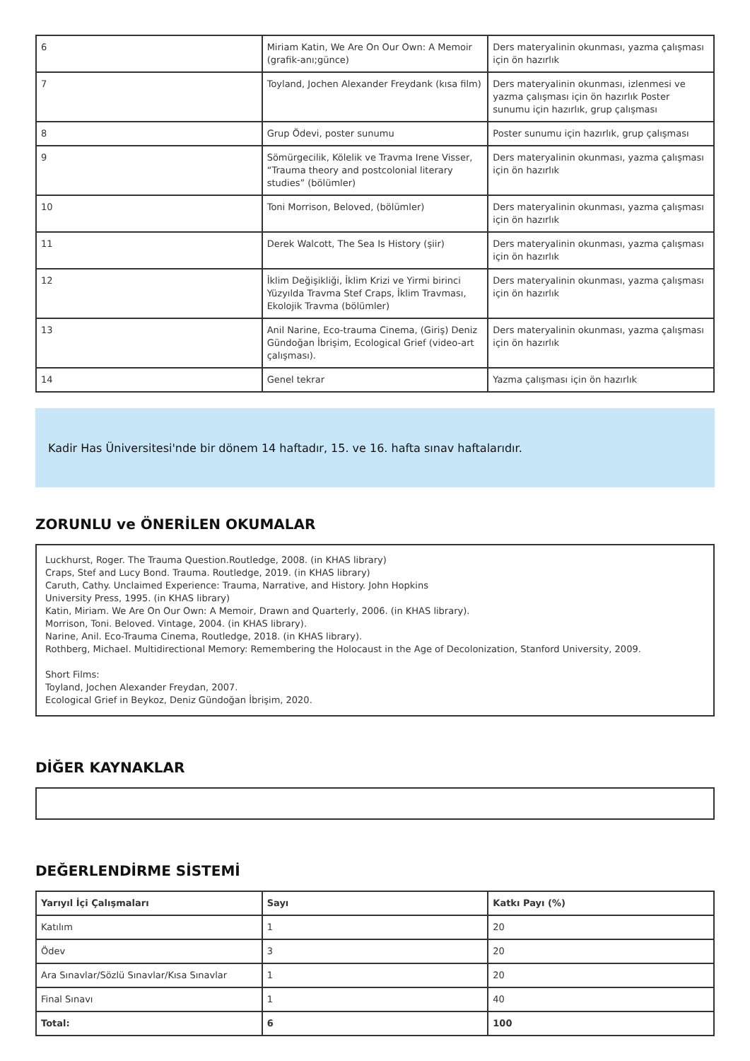| 6 | Miriam Katin, We Are On Our Own: A Memoir (grafik-anı;günce) | Ders materyalinin okunması, yazma çalışması için ön hazırlık |
| 7 | Toyland, Jochen Alexander Freydank (kısa film) | Ders materyalinin okunması, izlenmesi ve yazma çalışması için ön hazırlık Poster sunumu için hazırlık, grup çalışması |
| 8 | Grup Ödevi, poster sunumu | Poster sunumu için hazırlık, grup çalışması |
| 9 | Sömürgecilik, Kölelik ve Travma Irene Visser, “Trauma theory and postcolonial literary studies” (bölümler) | Ders materyalinin okunması, yazma çalışması için ön hazırlık |
| 10 | Toni Morrison, Beloved, (bölümler) | Ders materyalinin okunması, yazma çalışması için ön hazırlık |
| 11 | Derek Walcott, The Sea Is History (şiir) | Ders materyalinin okunması, yazma çalışması için ön hazırlık |
| 12 | İklim Değişikliği, İklim Krizi ve Yirmi birinci Yüzyılda Travma Stef Craps, İklim Travması, Ekolojik Travma (bölümler) | Ders materyalinin okunması, yazma çalışması için ön hazırlık |
| 13 | Anil Narine, Eco-trauma Cinema, (Giriş) Deniz Gündoğan İbrişim, Ecological Grief (video-art çalışması). | Ders materyalinin okunması, yazma çalışması için ön hazırlık |
| 14 | Genel tekrar | Yazma çalışması için ön hazırlık |
Kadir Has Üniversitesi'nde bir dönem 14 haftadır, 15. ve 16. hafta sınav haftalarıdır.
ZORUNLU ve ÖNERİLEN OKUMALAR
Luckhurst, Roger. The Trauma Question.Routledge, 2008. (in KHAS library)
Craps, Stef and Lucy Bond. Trauma. Routledge, 2019. (in KHAS library)
Caruth, Cathy. Unclaimed Experience: Trauma, Narrative, and History. John Hopkins
University Press, 1995. (in KHAS library)
Katin, Miriam. We Are On Our Own: A Memoir, Drawn and Quarterly, 2006. (in KHAS library).
Morrison, Toni. Beloved. Vintage, 2004. (in KHAS library).
Narine, Anil. Eco-Trauma Cinema, Routledge, 2018. (in KHAS library).
Rothberg, Michael. Multidirectional Memory: Remembering the Holocaust in the Age of Decolonization, Stanford University, 2009.
Short Films:
Toyland, Jochen Alexander Freydan, 2007.
Ecological Grief in Beykoz, Deniz Gündoğan İbrişim, 2020.
DİĞER KAYNAKLAR
DEĞERLENDİRME SİSTEMİ
| Yarıyıl İçi Çalışmaları | Sayı | Katkı Payı (%) |
| --- | --- | --- |
| Katılım | 1 | 20 |
| Ödev | 3 | 20 |
| Ara Sınavlar/Sözlü Sınavlar/Kısa Sınavlar | 1 | 20 |
| Final Sınavı | 1 | 40 |
| Total: | 6 | 100 |